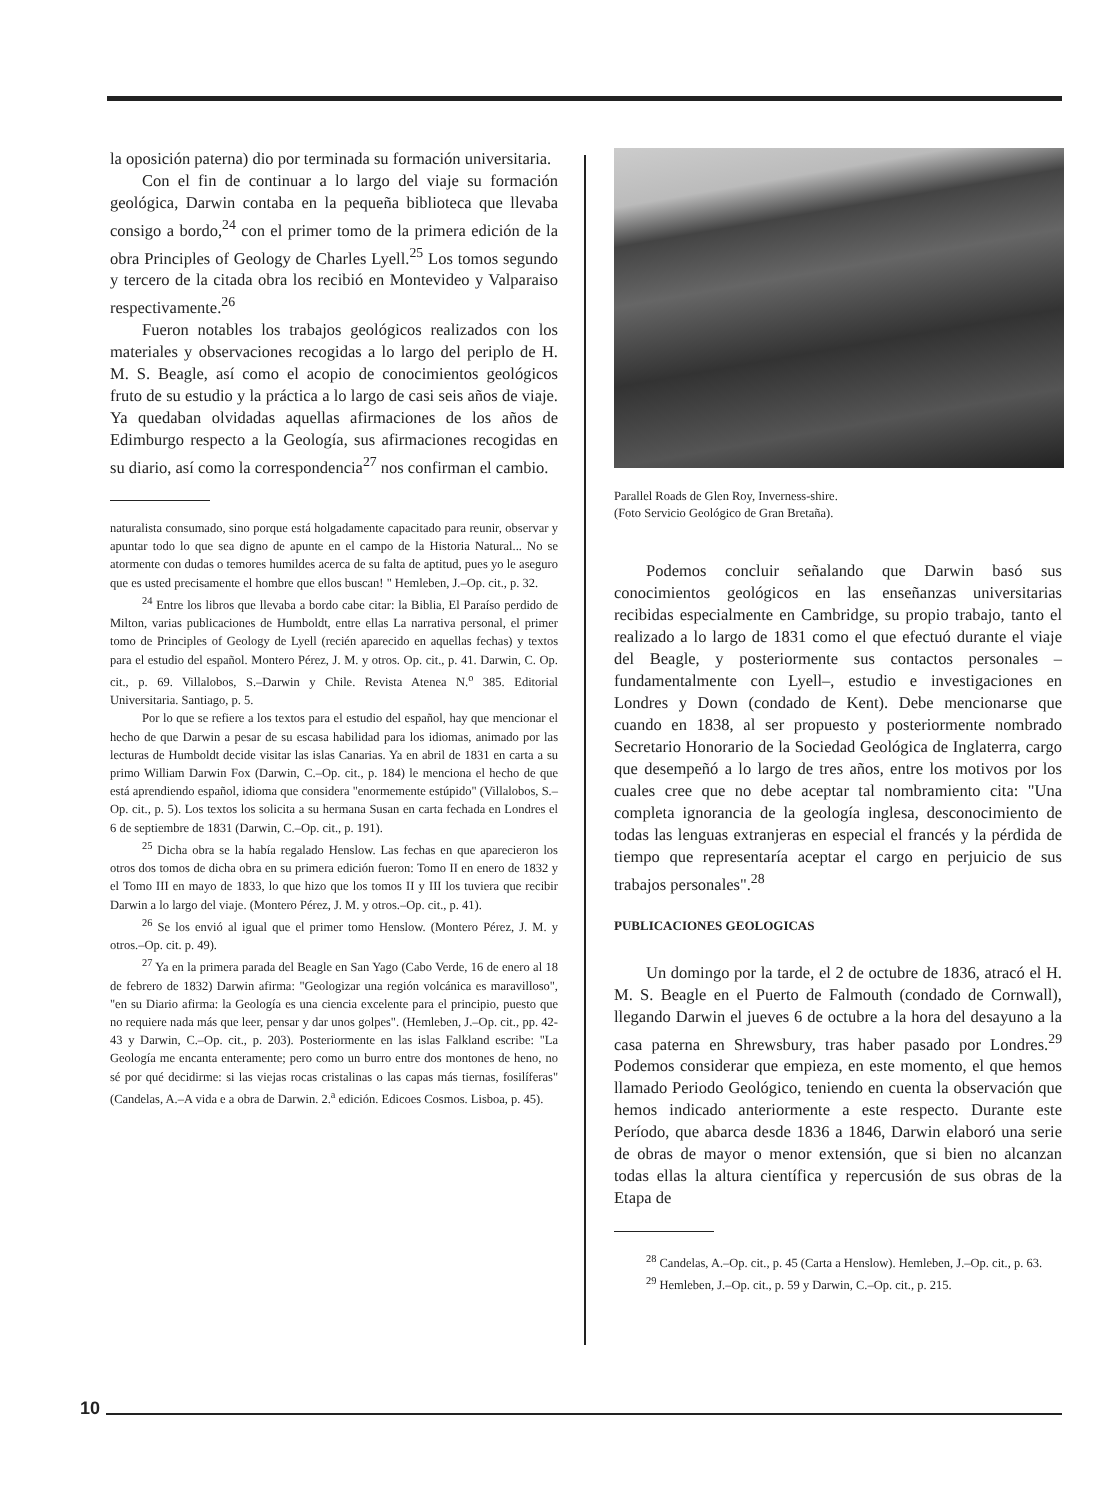la oposición paterna) dio por terminada su formación universitaria.
Con el fin de continuar a lo largo del viaje su formación geológica, Darwin contaba en la pequeña biblioteca que llevaba consigo a bordo,<sup>24</sup> con el primer tomo de la primera edición de la obra Principles of Geology de Charles Lyell.<sup>25</sup> Los tomos segundo y tercero de la citada obra los recibió en Montevideo y Valparaiso respectivamente.<sup>26</sup>
Fueron notables los trabajos geológicos realizados con los materiales y observaciones recogidas a lo largo del periplo de H. M. S. Beagle, así como el acopio de conocimientos geológicos fruto de su estudio y la práctica a lo largo de casi seis años de viaje. Ya quedaban olvidadas aquellas afirmaciones de los años de Edimburgo respecto a la Geología, sus afirmaciones recogidas en su diario, así como la correspondencia<sup>27</sup> nos confirman el cambio.
naturalista consumado, sino porque está holgadamente capacitado para reunir, observar y apuntar todo lo que sea digno de apunte en el campo de la Historia Natural... No se atormente con dudas o temores humildes acerca de su falta de aptitud, pues yo le aseguro que es usted precisamente el hombre que ellos buscan! " Hemleben, J.–Op. cit., p. 32.
<sup>24</sup> Entre los libros que llevaba a bordo cabe citar: la Biblia, El Paraíso perdido de Milton, varias publicaciones de Humboldt, entre ellas La narrativa personal, el primer tomo de Principles of Geology de Lyell (recién aparecido en aquellas fechas) y textos para el estudio del español. Montero Pérez, J. M. y otros. Op. cit., p. 41. Darwin, C. Op. cit., p. 69. Villalobos, S.–Darwin y Chile. Revista Atenea N.<sup>o</sup> 385. Editorial Universitaria. Santiago, p. 5.
Por lo que se refiere a los textos para el estudio del español, hay que mencionar el hecho de que Darwin a pesar de su escasa habilidad para los idiomas, animado por las lecturas de Humboldt decide visitar las islas Canarias. Ya en abril de 1831 en carta a su primo William Darwin Fox (Darwin, C.–Op. cit., p. 184) le menciona el hecho de que está aprendiendo español, idioma que considera "enormemente estúpido" (Villalobos, S.–Op. cit., p. 5). Los textos los solicita a su hermana Susan en carta fechada en Londres el 6 de septiembre de 1831 (Darwin, C.–Op. cit., p. 191).
<sup>25</sup> Dicha obra se la había regalado Henslow. Las fechas en que aparecieron los otros dos tomos de dicha obra en su primera edición fueron: Tomo II en enero de 1832 y el Tomo III en mayo de 1833, lo que hizo que los tomos II y III los tuviera que recibir Darwin a lo largo del viaje. (Montero Pérez, J. M. y otros.–Op. cit., p. 41).
<sup>26</sup> Se los envió al igual que el primer tomo Henslow. (Montero Pérez, J. M. y otros.–Op. cit. p. 49).
<sup>27</sup> Ya en la primera parada del Beagle en San Yago (Cabo Verde, 16 de enero al 18 de febrero de 1832) Darwin afirma: "Geologizar una región volcánica es maravilloso", "en su Diario afirma: la Geología es una ciencia excelente para el principio, puesto que no requiere nada más que leer, pensar y dar unos golpes". (Hemleben, J.–Op. cit., pp. 42-43 y Darwin, C.–Op. cit., p. 203). Posteriormente en las islas Falkland escribe: "La Geología me encanta enteramente; pero como un burro entre dos montones de heno, no sé por qué decidirme: si las viejas rocas cristalinas o las capas más tiernas, fosilíferas" (Candelas, A.–A vida e a obra de Darwin. 2.<sup>a</sup> edición. Edicoes Cosmos. Lisboa, p. 45).
Parallel Roads de Glen Roy, Inverness-shire.
(Foto Servicio Geológico de Gran Bretaña).
Podemos concluir señalando que Darwin basó sus conocimientos geológicos en las enseñanzas universitarias recibidas especialmente en Cambridge, su propio trabajo, tanto el realizado a lo largo de 1831 como el que efectuó durante el viaje del Beagle, y posteriormente sus contactos personales –fundamentalmente con Lyell–, estudio e investigaciones en Londres y Down (condado de Kent). Debe mencionarse que cuando en 1838, al ser propuesto y posteriormente nombrado Secretario Honorario de la Sociedad Geológica de Inglaterra, cargo que desempeñó a lo largo de tres años, entre los motivos por los cuales cree que no debe aceptar tal nombramiento cita: "Una completa ignorancia de la geología inglesa, desconocimiento de todas las lenguas extranjeras en especial el francés y la pérdida de tiempo que representaría aceptar el cargo en perjuicio de sus trabajos personales".<sup>28</sup>
PUBLICACIONES GEOLOGICAS
Un domingo por la tarde, el 2 de octubre de 1836, atracó el H. M. S. Beagle en el Puerto de Falmouth (condado de Cornwall), llegando Darwin el jueves 6 de octubre a la hora del desayuno a la casa paterna en Shrewsbury, tras haber pasado por Londres.<sup>29</sup> Podemos considerar que empieza, en este momento, el que hemos llamado Periodo Geológico, teniendo en cuenta la observación que hemos indicado anteriormente a este respecto. Durante este Período, que abarca desde 1836 a 1846, Darwin elaboró una serie de obras de mayor o menor extensión, que si bien no alcanzan todas ellas la altura científica y repercusión de sus obras de la Etapa de
<sup>28</sup> Candelas, A.–Op. cit., p. 45 (Carta a Henslow). Hemleben, J.–Op. cit., p. 63.
<sup>29</sup> Hemleben, J.–Op. cit., p. 59 y Darwin, C.–Op. cit., p. 215.
10